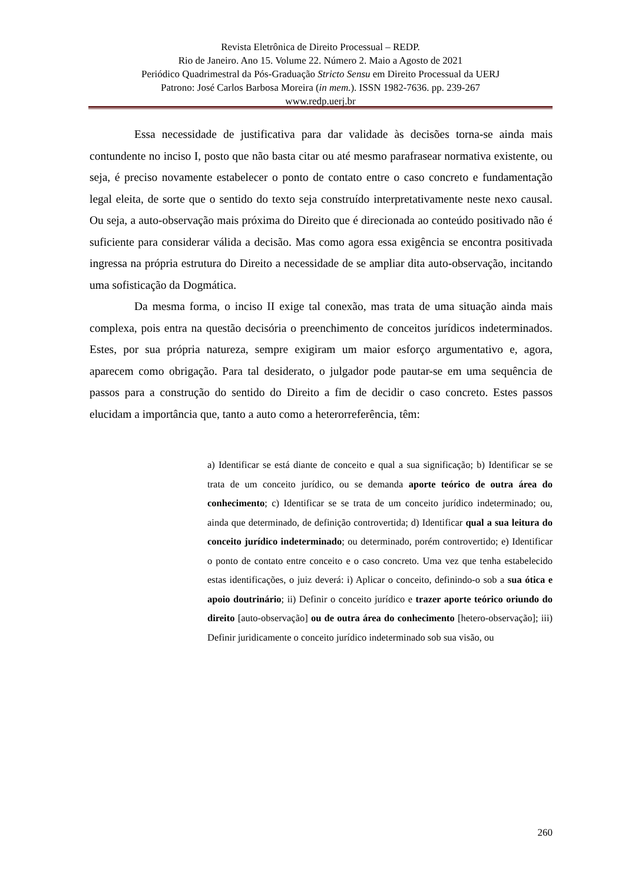Revista Eletrônica de Direito Processual – REDP.
Rio de Janeiro. Ano 15. Volume 22. Número 2. Maio a Agosto de 2021
Periódico Quadrimestral da Pós-Graduação Stricto Sensu em Direito Processual da UERJ
Patrono: José Carlos Barbosa Moreira (in mem.). ISSN 1982-7636. pp. 239-267
www.redp.uerj.br
Essa necessidade de justificativa para dar validade às decisões torna-se ainda mais contundente no inciso I, posto que não basta citar ou até mesmo parafrasear normativa existente, ou seja, é preciso novamente estabelecer o ponto de contato entre o caso concreto e fundamentação legal eleita, de sorte que o sentido do texto seja construído interpretativamente neste nexo causal. Ou seja, a auto-observação mais próxima do Direito que é direcionada ao conteúdo positivado não é suficiente para considerar válida a decisão. Mas como agora essa exigência se encontra positivada ingressa na própria estrutura do Direito a necessidade de se ampliar dita auto-observação, incitando uma sofisticação da Dogmática.
Da mesma forma, o inciso II exige tal conexão, mas trata de uma situação ainda mais complexa, pois entra na questão decisória o preenchimento de conceitos jurídicos indeterminados. Estes, por sua própria natureza, sempre exigiram um maior esforço argumentativo e, agora, aparecem como obrigação. Para tal desiderato, o julgador pode pautar-se em uma sequência de passos para a construção do sentido do Direito a fim de decidir o caso concreto. Estes passos elucidam a importância que, tanto a auto como a heterorreferência, têm:
a) Identificar se está diante de conceito e qual a sua significação; b) Identificar se se trata de um conceito jurídico, ou se demanda aporte teórico de outra área do conhecimento; c) Identificar se se trata de um conceito jurídico indeterminado; ou, ainda que determinado, de definição controvertida; d) Identificar qual a sua leitura do conceito jurídico indeterminado; ou determinado, porém controvertido; e) Identificar o ponto de contato entre conceito e o caso concreto. Uma vez que tenha estabelecido estas identificações, o juiz deverá: i) Aplicar o conceito, definindo-o sob a sua ótica e apoio doutrinário; ii) Definir o conceito jurídico e trazer aporte teórico oriundo do direito [auto-observação] ou de outra área do conhecimento [hetero-observação]; iii) Definir juridicamente o conceito jurídico indeterminado sob sua visão, ou
260